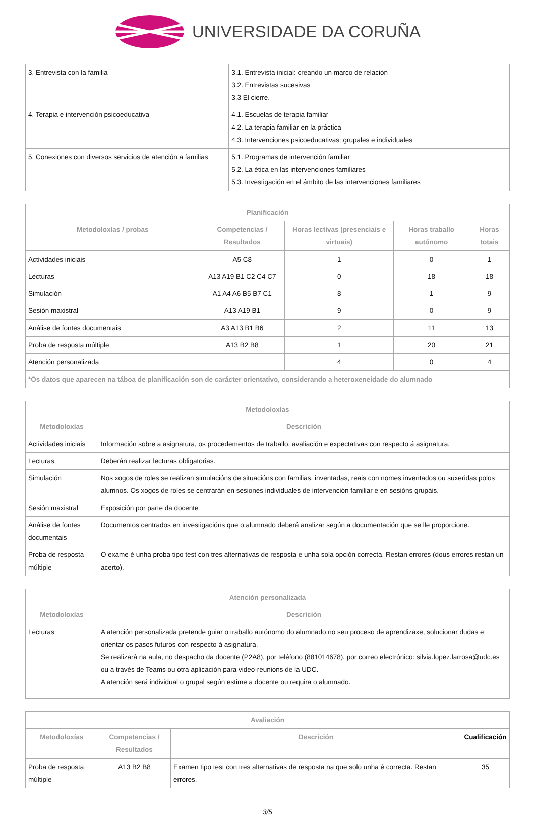UNIVERSIDADE DA CORUÑA
| 3. Entrevista con la familia | 3.1. Entrevista inicial: creando un marco de relación 3.2. Entrevistas sucesivas 3.3 El cierre. |
| 4. Terapia e intervención psicoeducativa | 4.1. Escuelas de terapia familiar 4.2. La terapia familiar en la práctica 4.3. Intervenciones psicoeducativas: grupales e individuales |
| 5. Conexiones con diversos servicios de atención a familias | 5.1. Programas de intervención familiar 5.2. La ética en las intervenciones familiares 5.3. Investigación en el ámbito de las intervenciones familiares |
| Planificación | | | | |
| --- | --- | --- | --- | --- |
| Metodoloxías / probas | Competencias / Resultados | Horas lectivas (presenciais e virtuais) | Horas traballo autónomo | Horas totais |
| Actividades iniciais | A5 C8 | 1 | 0 | 1 |
| Lecturas | A13 A19 B1 C2 C4 C7 | 0 | 18 | 18 |
| Simulación | A1 A4 A6 B5 B7 C1 | 8 | 1 | 9 |
| Sesión maxistral | A13 A19 B1 | 9 | 0 | 9 |
| Análise de fontes documentais | A3 A13 B1 B6 | 2 | 11 | 13 |
| Proba de resposta múltiple | A13 B2 B8 | 1 | 20 | 21 |
| Atención personalizada | | 4 | 0 | 4 |
| *Os datos que aparecen na táboa de planificación son de carácter orientativo, considerando a heteroxeneidade do alumnado | | | | |
| Metodoloxías | |
| --- | --- |
| Metodoloxías | Descrición |
| Actividades iniciais | Información sobre a asignatura, os procedementos de traballo, avaliación e expectativas con respecto á asignatura. |
| Lecturas | Deberán realizar lecturas obligatorias. |
| Simulación | Nos xogos de roles se realizan simulacións de situacións con familias, inventadas, reais con nomes inventados ou suxeridas polos alumnos. Os xogos de roles se centrarán en sesiones individuales de intervención familiar e en sesións grupáis. |
| Sesión maxistral | Exposición por parte da docente |
| Análise de fontes documentais | Documentos centrados en investigacións que o alumnado deberá analizar según a documentación que se lle proporcione. |
| Proba de resposta múltiple | O exame é unha proba tipo test con tres alternativas de resposta e unha sola opción correcta. Restan errores (dous errores restan un acerto). |
| Atención personalizada | |
| --- | --- |
| Metodoloxías | Descrición |
| Lecturas | A atención personalizada pretende guiar o traballo autónomo do alumnado no seu proceso de aprendizaxe, solucionar dudas e orientar os pasos futuros con respecto á asignatura. Se realizará na aula, no despacho da docente (P2A8), por teléfono (881014678), por correo electrónico: silvia.lopez.larrosa@udc.es ou a través de Teams ou otra aplicación para video-reunions de la UDC. A atención será individual o grupal según estime a docente ou requira o alumnado. |
| Avaliación | | | |
| --- | --- | --- | --- |
| Metodoloxías | Competencias / Resultados | Descrición | Cualificación |
| Proba de resposta múltiple | A13 B2 B8 | Examen tipo test con tres alternativas de resposta na que solo unha é correcta. Restan errores. | 35 |
3/5